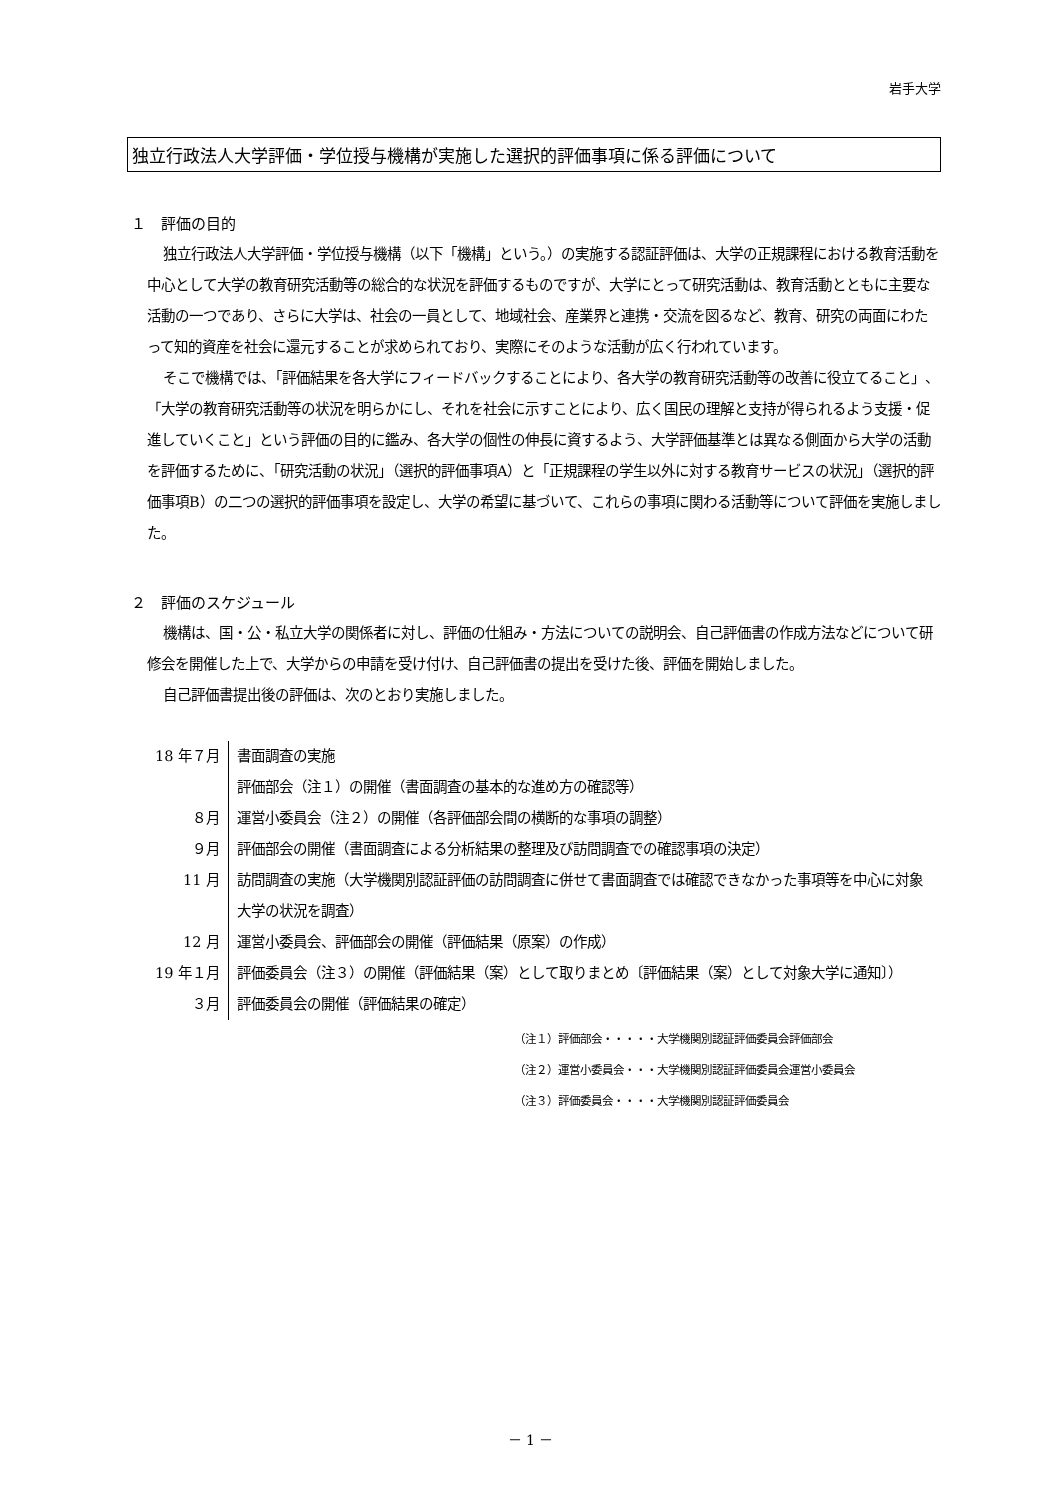岩手大学
独立行政法人大学評価・学位授与機構が実施した選択的評価事項に係る評価について
１　評価の目的
独立行政法人大学評価・学位授与機構（以下「機構」という。）の実施する認証評価は、大学の正規課程における教育活動を中心として大学の教育研究活動等の総合的な状況を評価するものですが、大学にとって研究活動は、教育活動とともに主要な活動の一つであり、さらに大学は、社会の一員として、地域社会、産業界と連携・交流を図るなど、教育、研究の両面にわたって知的資産を社会に還元することが求められており、実際にそのような活動が広く行われています。
そこで機構では、「評価結果を各大学にフィードバックすることにより、各大学の教育研究活動等の改善に役立てること」、「大学の教育研究活動等の状況を明らかにし、それを社会に示すことにより、広く国民の理解と支持が得られるよう支援・促進していくこと」という評価の目的に鑑み、各大学の個性の伸長に資するよう、大学評価基準とは異なる側面から大学の活動を評価するために、「研究活動の状況」（選択的評価事項A）と「正規課程の学生以外に対する教育サービスの状況」（選択的評価事項B）の二つの選択的評価事項を設定し、大学の希望に基づいて、これらの事項に関わる活動等について評価を実施しました。
２　評価のスケジュール
機構は、国・公・私立大学の関係者に対し、評価の仕組み・方法についての説明会、自己評価書の作成方法などについて研修会を開催した上で、大学からの申請を受け付け、自己評価書の提出を受けた後、評価を開始しました。
自己評価書提出後の評価は、次のとおり実施しました。
| 18 年７月 | 書面調査の実施 評価部会（注１）の開催（書面調査の基本的な進め方の確認等） |
| ８月 | 運営小委員会（注２）の開催（各評価部会間の横断的な事項の調整） |
| ９月 | 評価部会の開催（書面調査による分析結果の整理及び訪問調査での確認事項の決定） |
| 11 月 | 訪問調査の実施（大学機関別認証評価の訪問調査に併せて書面調査では確認できなかった事項等を中心に対象大学の状況を調査） |
| 12 月 | 運営小委員会、評価部会の開催（評価結果（原案）の作成） |
| 19 年１月 | 評価委員会（注３）の開催（評価結果（案）として取りまとめ〔評価結果（案）として対象大学に通知〕） |
| ３月 | 評価委員会の開催（評価結果の確定） |
（注１）評価部会・・・・・大学機関別認証評価委員会評価部会
（注２）運営小委員会・・・大学機関別認証評価委員会運営小委員会
（注３）評価委員会・・・・大学機関別認証評価委員会
－ 1 －